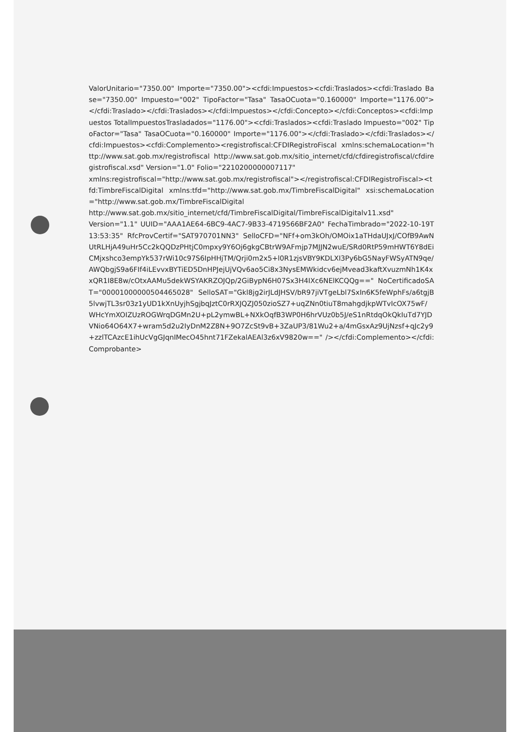ValorUnitario="7350.00" Importe="7350.00"><cfdi:Impuestos><cfdi:Traslados><cfdi:Traslado Base="7350.00" Impuesto="002" TipoFactor="Tasa" TasaOCuota="0.160000" Importe="1176.00"></cfdi:Traslado></cfdi:Traslados></cfdi:Impuestos></cfdi:Concepto></cfdi:Conceptos><cfdi:Impuestos TotalImpuestosTrasladados="1176.00"><cfdi:Traslados><cfdi:Traslado Impuesto="002" TipoFactor="Tasa" TasaOCuota="0.160000" Importe="1176.00"></cfdi:Traslado></cfdi:Traslados></cfdi:Impuestos><cfdi:Complemento><registrofiscal:CFDIRegistroFiscal xmlns:schemaLocation="http://www.sat.gob.mx/registrofiscal http://www.sat.gob.mx/sitio_internet/cfd/cfdiregistrofiscal/cfdiregistrofiscal.xsd" Version="1.0" Folio="2210200000007117"
xmlns:registrofiscal="http://www.sat.gob.mx/registrofiscal"></registrofiscal:CFDIRegistroFiscal><tfd:TimbreFiscalDigital xmlns:tfd="http://www.sat.gob.mx/TimbreFiscalDigital" xsi:schemaLocation="http://www.sat.gob.mx/TimbreFiscalDigital
http://www.sat.gob.mx/sitio_internet/cfd/TimbreFiscalDigital/TimbreFiscalDigitalv11.xsd"
Version="1.1" UUID="AAA1AE64-6BC9-4AC7-9B33-4719566BF2A0" FechaTimbrado="2022-10-19T13:53:35" RfcProvCertif="SAT970701NN3" SelloCFD="NFf+om3kOh/OMOix1aTHdaUJxJ/COfB9AwNUtRLHjA49uHr5Cc2kQQDzPHtjC0mpxy9Y6Oj6gkgCBtrW9AFmjp7MJJN2wuE/SRd0RtP59mHWT6Y8dEiCMjxshco3empYk537rWi10c97S6IpHHjTM/Qrji0m2x5+l0R1zjsVBY9KDLXI3Py6bG5NayFWSyATN9qe/AWQbgjS9a6FIf4iLEvvxBYTiED5DnHPJejUjVQv6ao5Ci8x3NysEMWkidcv6ejMvead3kaftXvuzmNh1K4xxQR1I8E8w/cOtxAAMu5dekWSYAKRZOJQp/2GiBypN6H07Sx3H4IXc6NElKCQQg==" NoCertificadoSAT="00001000000504465028" SelloSAT="Gkl8jg2irJLdJHSV/bR97jiVTgeLbl7SxIn6K5feWphFs/a6tgjB5lvwjTL3sr03z1yUD1kXnUyjhSgjbqJztC0rRXJQZJ050zioSZ7+uqZNn0tiuT8mahgdjkpWTvIcOX75wF/WHcYmXOIZUzROGWrqDGMn2U+pL2ymwBL+NXkOqfB3WP0H6hrVUz0b5J/eS1nRtdqOkQkIuTd7YJDVNio64O64X7+wram5d2u2IyDnM2Z8N+9O7ZcSt9vB+3ZaUP3/81Wu2+a/4mGsxAz9UjNzsf+qJc2y9+zzlTCAzcE1ihUcVgGJqnIMecO45hnt71FZekalAEAl3z6xV9820w==" /></cfdi:Complemento></cfdi:Comprobante>